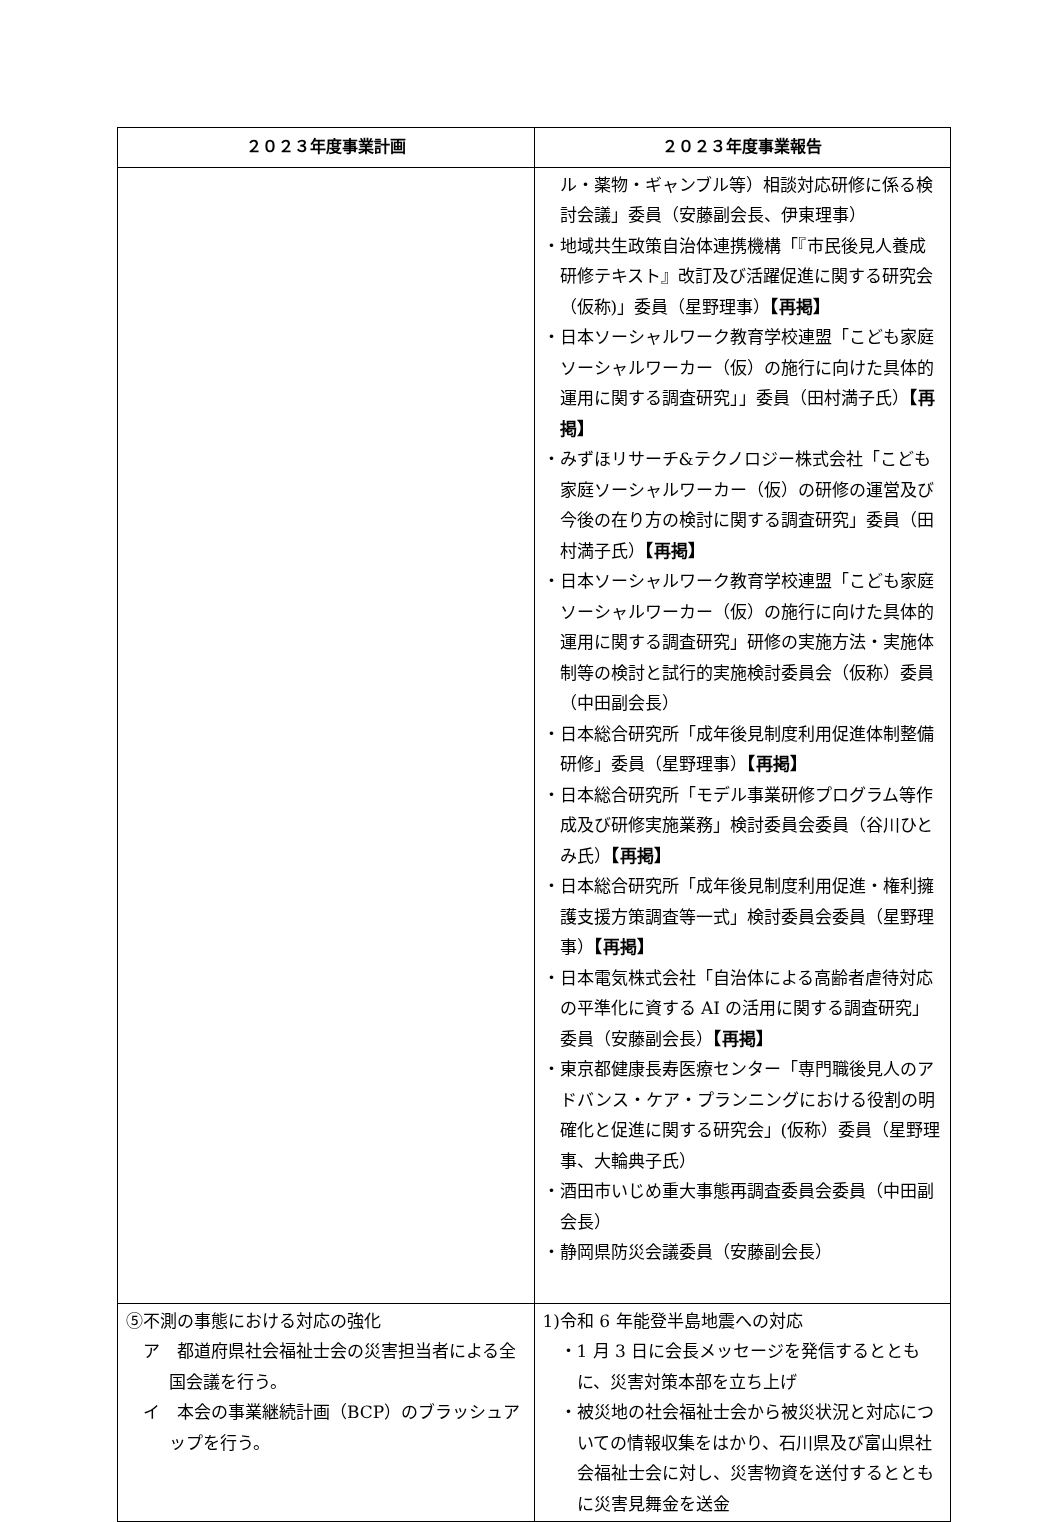| ２０２３年度事業計画 | ２０２３年度事業報告 |
| --- | --- |
| | ル・薬物・ギャンブル等）相談対応研修に係る検討会議」委員（安藤副会長、伊東理事） ・地域共生政策自治体連携機構「『市民後見人養成研修テキスト』改訂及び活躍促進に関する研究会（仮称)」委員（星野理事） 【再掲】 ・日本ソーシャルワーク教育学校連盟「こども家庭ソーシャルワーカー（仮）の施行に向けた具体的運用に関する調査研究」」委員（田村満子氏） 【再掲】 ・みずほリサーチ&テクノロジー株式会社「こども家庭ソーシャルワーカー（仮）の研修の運営及び今後の在り方の検討に関する調査研究」委員（田村満子氏） 【再掲】 ・日本ソーシャルワーク教育学校連盟「こども家庭ソーシャルワーカー（仮）の施行に向けた具体的運用に関する調査研究」研修の実施方法・実施体制等の検討と試行的実施検討委員会（仮称）委員（中田副会長） ・日本総合研究所「成年後見制度利用促進体制整備研修」委員（星野理事） 【再掲】 ・日本総合研究所「モデル事業研修プログラム等作成及び研修実施業務」検討委員会委員（谷川ひとみ氏） 【再掲】 ・日本総合研究所「成年後見制度利用促進・権利擁護支援方策調査等一式」検討委員会委員（星野理事） 【再掲】 ・日本電気株式会社「自治体による高齢者虐待対応の平準化に資する AI の活用に関する調査研究」委員（安藤副会長） 【再掲】 ・東京都健康長寿医療センター「専門職後見人のアドバンス・ケア・プランニングにおける役割の明確化と促進に関する研究会」(仮称）委員（星野理事、大輪典子氏） ・酒田市いじめ重大事態再調査委員会委員（中田副会長） ・静岡県防災会議委員（安藤副会長） |
| ⑤不測の事態における対応の強化 ア 都道府県社会福祉士会の災害担当者による全国会議を行う。 イ 本会の事業継続計画（BCP）のブラッシュアップを行う。 | 1)令和 6 年能登半島地震への対応 ・1 月 3 日に会長メッセージを発信するとともに、災害対策本部を立ち上げ ・被災地の社会福祉士会から被災状況と対応についての情報収集をはかり、石川県及び富山県社会福祉士会に対し、災害物資を送付するとともに災害見舞金を送金 |